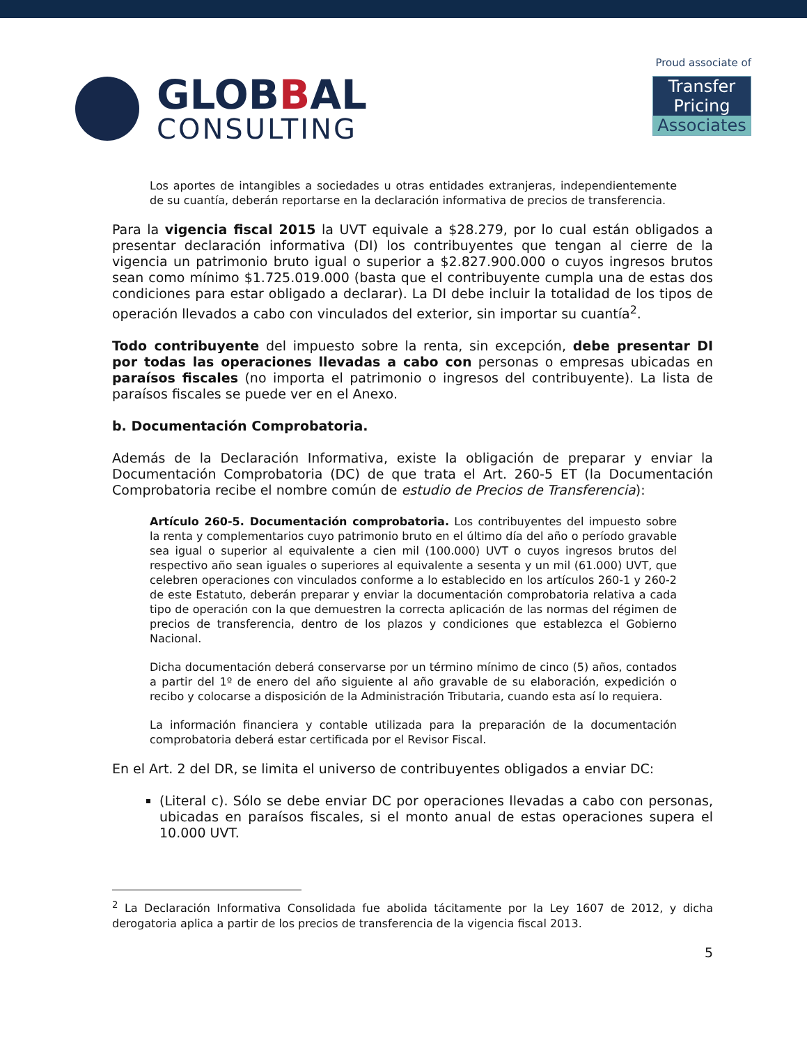GLOBBAL
CONSULTING
Proud associate of
Transfer Pricing
Associates
Los aportes de intangibles a sociedades u otras entidades extranjeras, independientemente de su cuantía, deberán reportarse en la declaración informativa de precios de transferencia.
Para la vigencia fiscal 2015 la UVT equivale a $28.279, por lo cual están obligados a presentar declaración informativa (DI) los contribuyentes que tengan al cierre de la vigencia un patrimonio bruto igual o superior a $2.827.900.000 o cuyos ingresos brutos sean como mínimo $1.725.019.000 (basta que el contribuyente cumpla una de estas dos condiciones para estar obligado a declarar). La DI debe incluir la totalidad de los tipos de operación llevados a cabo con vinculados del exterior, sin importar su cuantía<sup>2</sup>.
Todo contribuyente del impuesto sobre la renta, sin excepción, debe presentar DI por todas las operaciones llevadas a cabo con personas o empresas ubicadas en paraísos fiscales (no importa el patrimonio o ingresos del contribuyente). La lista de paraísos fiscales se puede ver en el Anexo.
b. Documentación Comprobatoria.
Además de la Declaración Informativa, existe la obligación de preparar y enviar la Documentación Comprobatoria (DC) de que trata el Art. 260-5 ET (la Documentación Comprobatoria recibe el nombre común de estudio de Precios de Transferencia):
Artículo 260-5. Documentación comprobatoria. Los contribuyentes del impuesto sobre la renta y complementarios cuyo patrimonio bruto en el último día del año o período gravable sea igual o superior al equivalente a cien mil (100.000) UVT o cuyos ingresos brutos del respectivo año sean iguales o superiores al equivalente a sesenta y un mil (61.000) UVT, que celebren operaciones con vinculados conforme a lo establecido en los artículos 260-1 y 260-2 de este Estatuto, deberán preparar y enviar la documentación comprobatoria relativa a cada tipo de operación con la que demuestren la correcta aplicación de las normas del régimen de precios de transferencia, dentro de los plazos y condiciones que establezca el Gobierno Nacional.
Dicha documentación deberá conservarse por un término mínimo de cinco (5) años, contados a partir del 1º de enero del año siguiente al año gravable de su elaboración, expedición o recibo y colocarse a disposición de la Administración Tributaria, cuando esta así lo requiera.
La información financiera y contable utilizada para la preparación de la documentación comprobatoria deberá estar certificada por el Revisor Fiscal.
En el Art. 2 del DR, se limita el universo de contribuyentes obligados a enviar DC:
(Literal c). Sólo se debe enviar DC por operaciones llevadas a cabo con personas, ubicadas en paraísos fiscales, si el monto anual de estas operaciones supera el 10.000 UVT.
<sup>2</sup> La Declaración Informativa Consolidada fue abolida tácitamente por la Ley 1607 de 2012, y dicha derogatoria aplica a partir de los precios de transferencia de la vigencia fiscal 2013.
5